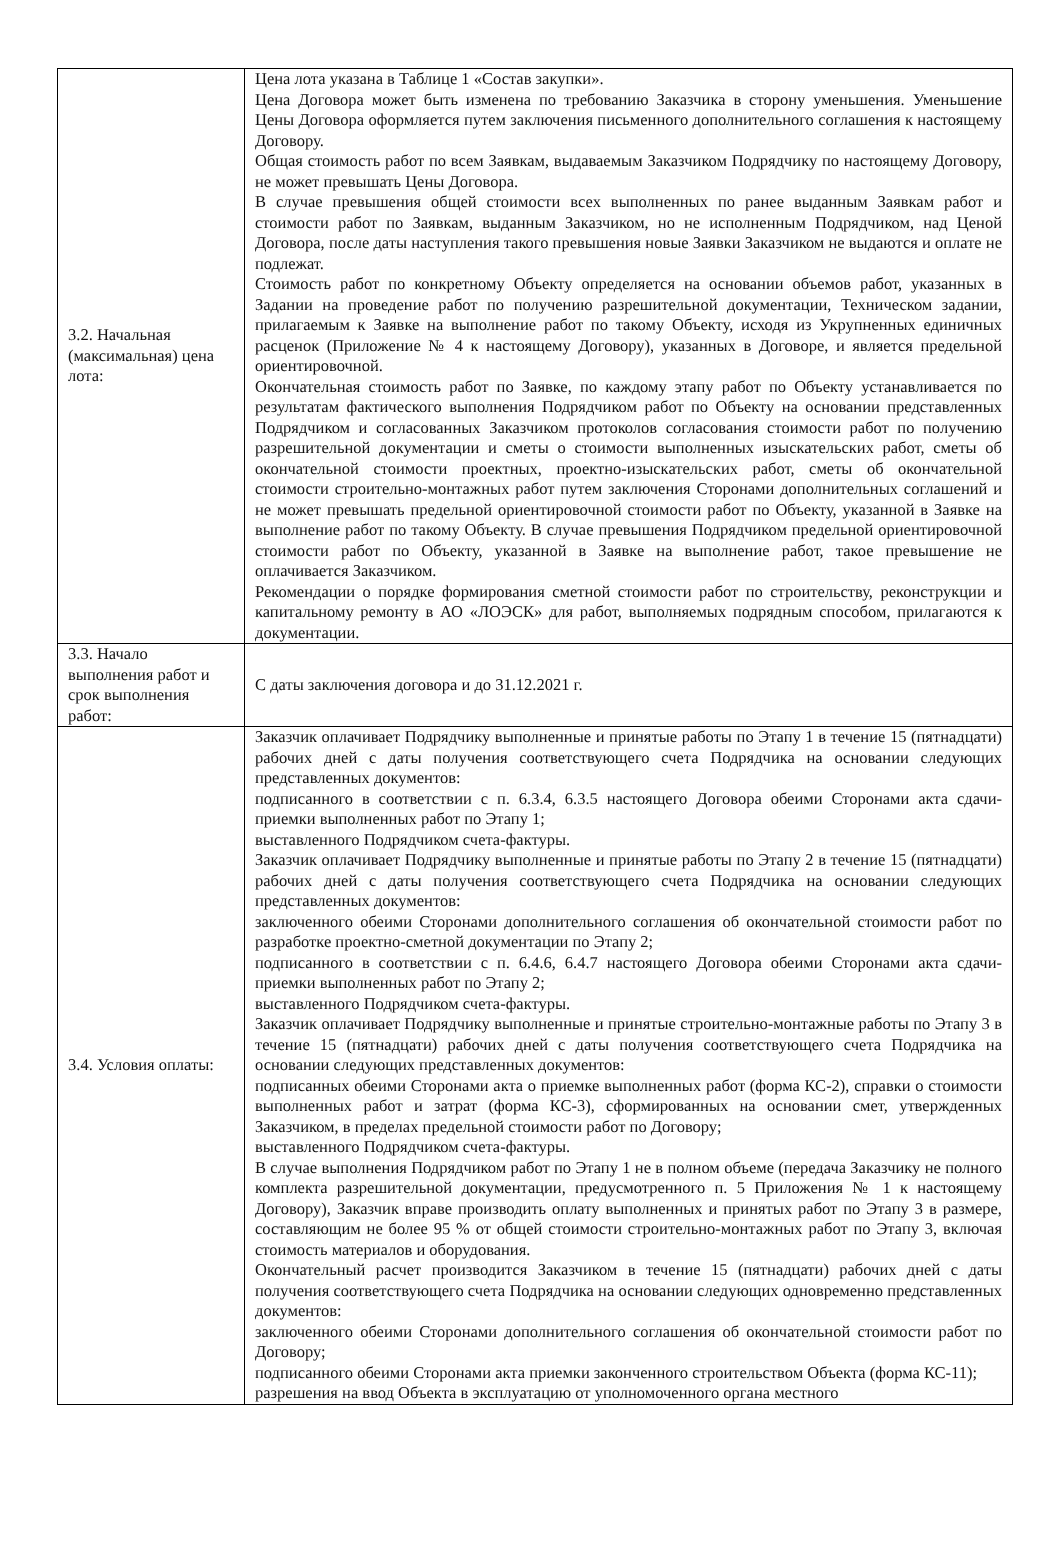| 3.2. Начальная (максимальная) цена лота: | Цена лота указана в Таблице 1 «Состав закупки». Цена Договора может быть изменена по требованию Заказчика в сторону уменьшения. Уменьшение Цены Договора оформляется путем заключения письменного дополнительного соглашения к настоящему Договору. Общая стоимость работ по всем Заявкам, выдаваемым Заказчиком Подрядчику по настоящему Договору, не может превышать Цены Договора. В случае превышения общей стоимости всех выполненных по ранее выданным Заявкам работ и стоимости работ по Заявкам, выданным Заказчиком, но не исполненным Подрядчиком, над Ценой Договора, после даты наступления такого превышения новые Заявки Заказчиком не выдаются и оплате не подлежат. Стоимость работ по конкретному Объекту определяется на основании объемов работ, указанных в Задании на проведение работ по получению разрешительной документации, Техническом задании, прилагаемым к Заявке на выполнение работ по такому Объекту, исходя из Укрупненных единичных расценок (Приложение № 4 к настоящему Договору), указанных в Договоре, и является предельной ориентировочной. Окончательная стоимость работ по Заявке, по каждому этапу работ по Объекту устанавливается по результатам фактического выполнения Подрядчиком работ по Объекту на основании представленных Подрядчиком и согласованных Заказчиком протоколов согласования стоимости работ по получению разрешительной документации и сметы о стоимости выполненных изыскательских работ, сметы об окончательной стоимости проектных, проектно-изыскательских работ, сметы об окончательной стоимости строительно-монтажных работ путем заключения Сторонами дополнительных соглашений и не может превышать предельной ориентировочной стоимости работ по Объекту, указанной в Заявке на выполнение работ по такому Объекту. В случае превышения Подрядчиком предельной ориентировочной стоимости работ по Объекту, указанной в Заявке на выполнение работ, такое превышение не оплачивается Заказчиком. Рекомендации о порядке формирования сметной стоимости работ по строительству, реконструкции и капитальному ремонту в АО «ЛОЭСК» для работ, выполняемых подрядным способом, прилагаются к документации. |
| 3.3. Начало выполнения работ и срок выполнения работ: | С даты заключения договора и до 31.12.2021 г. |
| 3.4. Условия оплаты: | Заказчик оплачивает Подрядчику выполненные и принятые работы по Этапу 1 в течение 15 (пятнадцати) рабочих дней с даты получения соответствующего счета Подрядчика на основании следующих представленных документов: подписанного в соответствии с п. 6.3.4, 6.3.5 настоящего Договора обеими Сторонами акта сдачи-приемки выполненных работ по Этапу 1; выставленного Подрядчиком счета-фактуры. Заказчик оплачивает Подрядчику выполненные и принятые работы по Этапу 2 в течение 15 (пятнадцати) рабочих дней с даты получения соответствующего счета Подрядчика на основании следующих представленных документов: заключенного обеими Сторонами дополнительного соглашения об окончательной стоимости работ по разработке проектно-сметной документации по Этапу 2; подписанного в соответствии с п. 6.4.6, 6.4.7 настоящего Договора обеими Сторонами акта сдачи-приемки выполненных работ по Этапу 2; выставленного Подрядчиком счета-фактуры. Заказчик оплачивает Подрядчику выполненные и принятые строительно-монтажные работы по Этапу 3 в течение 15 (пятнадцати) рабочих дней с даты получения соответствующего счета Подрядчика на основании следующих представленных документов: подписанных обеими Сторонами акта о приемке выполненных работ (форма КС-2), справки о стоимости выполненных работ и затрат (форма КС-3), сформированных на основании смет, утвержденных Заказчиком, в пределах предельной стоимости работ по Договору; выставленного Подрядчиком счета-фактуры. В случае выполнения Подрядчиком работ по Этапу 1 не в полном объеме (передача Заказчику не полного комплекта разрешительной документации, предусмотренного п. 5 Приложения № 1 к настоящему Договору), Заказчик вправе производить оплату выполненных и принятых работ по Этапу 3 в размере, составляющим не более 95 % от общей стоимости строительно-монтажных работ по Этапу 3, включая стоимость материалов и оборудования. Окончательный расчет производится Заказчиком в течение 15 (пятнадцати) рабочих дней с даты получения соответствующего счета Подрядчика на основании следующих одновременно представленных документов: заключенного обеими Сторонами дополнительного соглашения об окончательной стоимости работ по Договору; подписанного обеими Сторонами акта приемки законченного строительством Объекта (форма КС-11); разрешения на ввод Объекта в эксплуатацию от уполномоченного органа местного |